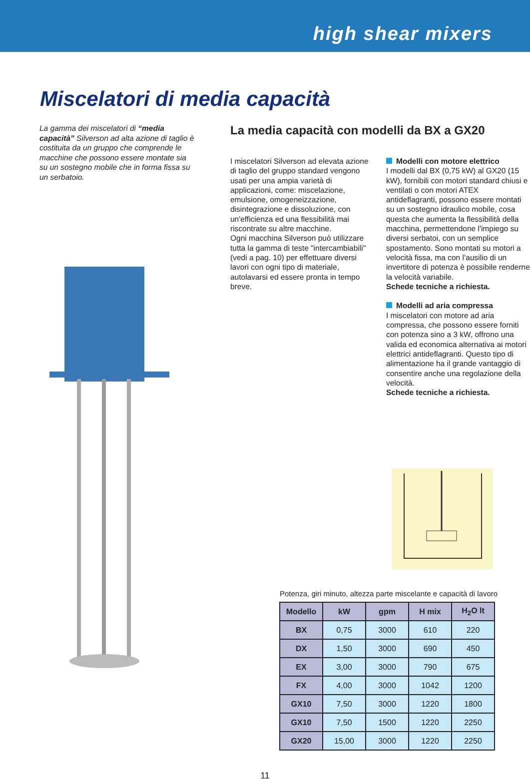high shear mixers
Miscelatori di media capacità
La gamma dei miscelatori di “media capacità” Silverson ad alta azione di taglio è costituita da un gruppo che comprende le macchine che possono essere montate sia su un sostegno mobile che in forma fissa su un serbatoio.
La media capacità con modelli da BX a GX20
I miscelatori Silverson ad elevata azione di taglio del gruppo standard vengono usati per una ampia varietà di applicazioni, come: miscelazione, emulsione, omogeneizzazione, disintegrazione e dissoluzione, con un'efficienza ed una flessibilità mai riscontrate su altre macchine.
Ogni macchina Silverson può utilizzare tutta la gamma di teste "intercambiabili" (vedi a pag. 10) per effettuare diversi lavori con ogni tipo di materiale, autolavarsi ed essere pronta in tempo breve.
Modelli con motore elettrico
I modelli dal BX (0,75 kW) al GX20 (15 kW), fornibili con motori standard chiusi e ventilati o con motori ATEX antideflagranti, possono essere montati su un sostegno idraulico mobile, cosa questa che aumenta la flessibilità della macchina, permettendone l'impiego su diversi serbatoi, con un semplice spostamento. Sono montati su motori a velocità fissa, ma con l’ausilio di un invertitore di potenza è possibile renderne la velocità variabile.
Schede tecniche a richiesta.
Modelli ad aria compressa
I miscelatori con motore ad aria compressa, che possono essere forniti con potenza sino a 3 kW, offrono una valida ed economica alternativa ai motori elettrici antideflagranti. Questo tipo di alimentazione ha il grande vantaggio di consentire anche una regolazione della velocità.
Schede tecniche a richiesta.
Potenza, giri minuto, altezza parte miscelante e capacità di lavoro
| Modello | kW | gpm | H mix | H<sub>2</sub>O lt |
| --- | --- | --- | --- | --- |
| BX | 0,75 | 3000 | 610 | 220 |
| DX | 1,50 | 3000 | 690 | 450 |
| EX | 3,00 | 3000 | 790 | 675 |
| FX | 4,00 | 3000 | 1042 | 1200 |
| GX10 | 7,50 | 3000 | 1220 | 1800 |
| GX10 | 7,50 | 1500 | 1220 | 2250 |
| GX20 | 15,00 | 3000 | 1220 | 2250 |
11